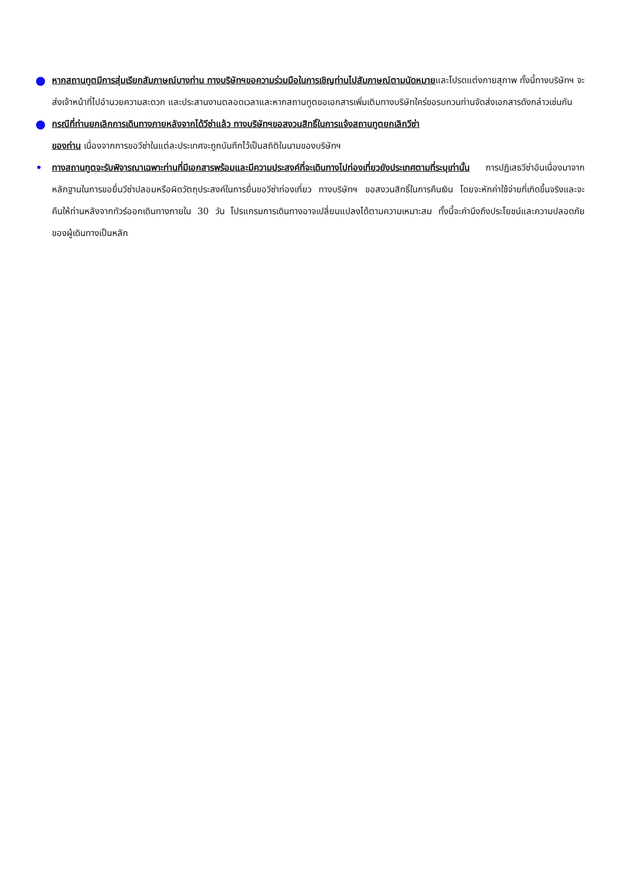●
หากสถานทูตมีการสุ่มเรียกสัมภาษณ์บางท่าน ทางบริษัทฯขอความร่วมมือในการเชิญท่านไปสัมภาษณ์ตามนัดหมายและโปรดแต่งกายสุภาพ ทั้งนี้ทางบริษัทฯ จะส่งเจ้าหน้าที่ไปอำนวยความสะดวก และประสานงานตลอดเวลาและหากสถานทูตขอเอกสารเพิ่มเติมทางบริษัทใคร่ขอรบกวนท่านจัดส่งเอกสารดังกล่าวเช่นกัน
●
กรณีที่ท่านยกเลิกการเดินทางภายหลังจากได้วีซ่าแล้ว ทางบริษัทฯขอสงวนสิทธิ์ในการแจ้งสถานทูตยกเลิกวีซ่า
ของท่าน เนื่องจากการขอวีซ่าในแต่ละประเทศจะถูกบันทึกไว้เป็นสถิติในนามของบริษัทฯ
•
ทางสถานทูตจะรับพิจารณาเฉพาะท่านที่มีเอกสารพร้อมและมีความประสงค์ที่จะเดินทางไปท่องเที่ยวยังประเทศตามที่ระบุเท่านั้น การปฏิเสธวีซ่าอันเนื่องมาจากหลักฐานในการขอยื่นวีซ่าปลอมหรือผิดวัตถุประสงค์ในการยื่นขอวีซ่าท่องเที่ยว ทางบริษัทฯ ขอสงวนสิทธิ์ในการคืนเงิน โดยจะหักค่าใช้จ่ายที่เกิดขึ้นจริงและจะคืนให้ท่านหลังจากทัวร์ออกเดินทางภายใน 30 วัน โปรแกรมการเดินทางอาจเปลี่ยนแปลงได้ตามความเหมาะสม ทั้งนี้จะคำนึงถึงประโยชน์และความปลอดภัยของผู้เดินทางเป็นหลัก